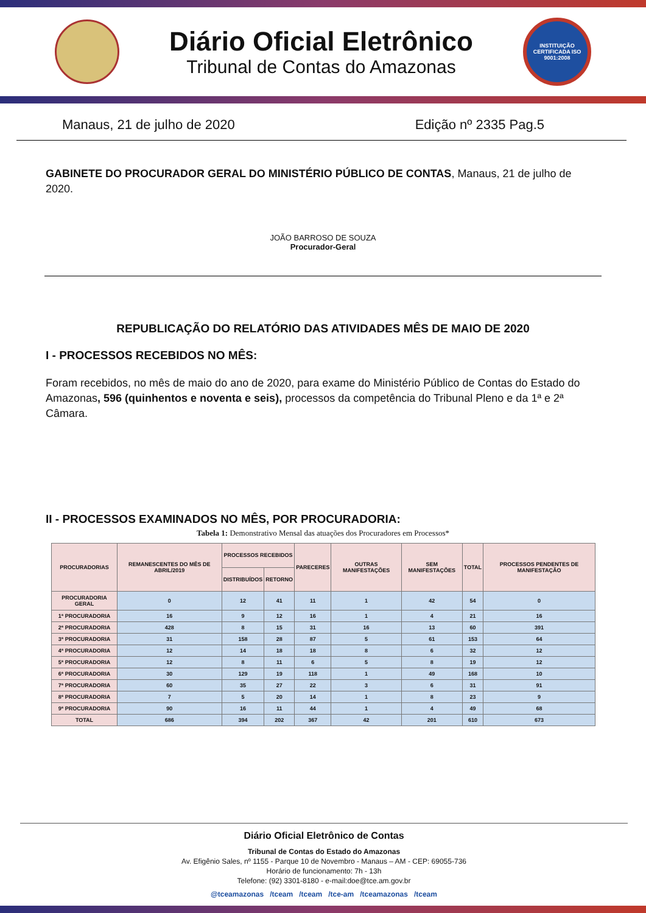Diário Oficial Eletrônico
Tribunal de Contas do Amazonas
INSTITUIÇÃO CERTIFICADA ISO 9001:2008
Manaus, 21 de julho de 2020 Edição nº 2335 Pag.5
GABINETE DO PROCURADOR GERAL DO MINISTÉRIO PÚBLICO DE CONTAS, Manaus, 21 de julho de 2020.
JOÃO BARROSO DE SOUZA
Procurador-Geral
REPUBLICAÇÃO DO RELATÓRIO DAS ATIVIDADES MÊS DE MAIO DE 2020
I - PROCESSOS RECEBIDOS NO MÊS:
Foram recebidos, no mês de maio do ano de 2020, para exame do Ministério Público de Contas do Estado do Amazonas, 596 (quinhentos e noventa e seis), processos da competência do Tribunal Pleno e da 1ª e 2ª Câmara.
II - PROCESSOS EXAMINADOS NO MÊS, POR PROCURADORIA:
Tabela 1: Demonstrativo Mensal das atuações dos Procuradores em Processos*
| PROCURADORIAS | REMANESCENTES DO MÊS DE ABRIL/2019 | PROCESSOS RECEBIDOS | | PARECERES | OUTRAS MANIFESTAÇÕES | SEM MANIFESTAÇÕES | TOTAL | PROCESSOS PENDENTES DE MANIFESTAÇÃO |
| --- | --- | --- | --- | --- | --- | --- | --- | --- |
| | | DISTRIBUÍDOS | RETORNO | | | | | |
| PROCURADORIA GERAL | 0 | 12 | 41 | 11 | 1 | 42 | 54 | 0 |
| 1ª PROCURADORIA | 16 | 9 | 12 | 16 | 1 | 4 | 21 | 16 |
| 2ª PROCURADORIA | 428 | 8 | 15 | 31 | 16 | 13 | 60 | 391 |
| 3ª PROCURADORIA | 31 | 158 | 28 | 87 | 5 | 61 | 153 | 64 |
| 4ª PROCURADORIA | 12 | 14 | 18 | 18 | 8 | 6 | 32 | 12 |
| 5ª PROCURADORIA | 12 | 8 | 11 | 6 | 5 | 8 | 19 | 12 |
| 6ª PROCURADORIA | 30 | 129 | 19 | 118 | 1 | 49 | 168 | 10 |
| 7ª PROCURADORIA | 60 | 35 | 27 | 22 | 3 | 6 | 31 | 91 |
| 8ª PROCURADORIA | 7 | 5 | 20 | 14 | 1 | 8 | 23 | 9 |
| 9ª PROCURADORIA | 90 | 16 | 11 | 44 | 1 | 4 | 49 | 68 |
| TOTAL | 686 | 394 | 202 | 367 | 42 | 201 | 610 | 673 |
Diário Oficial Eletrônico de Contas
Tribunal de Contas do Estado do Amazonas
Av. Efigênio Sales, nº 1155 - Parque 10 de Novembro - Manaus – AM - CEP: 69055-736
Horário de funcionamento: 7h - 13h
Telefone: (92) 3301-8180 - e-mail:doe@tce.am.gov.br
@tceamazonas /tceam /tceam /tce-am /tceamazonas /tceam